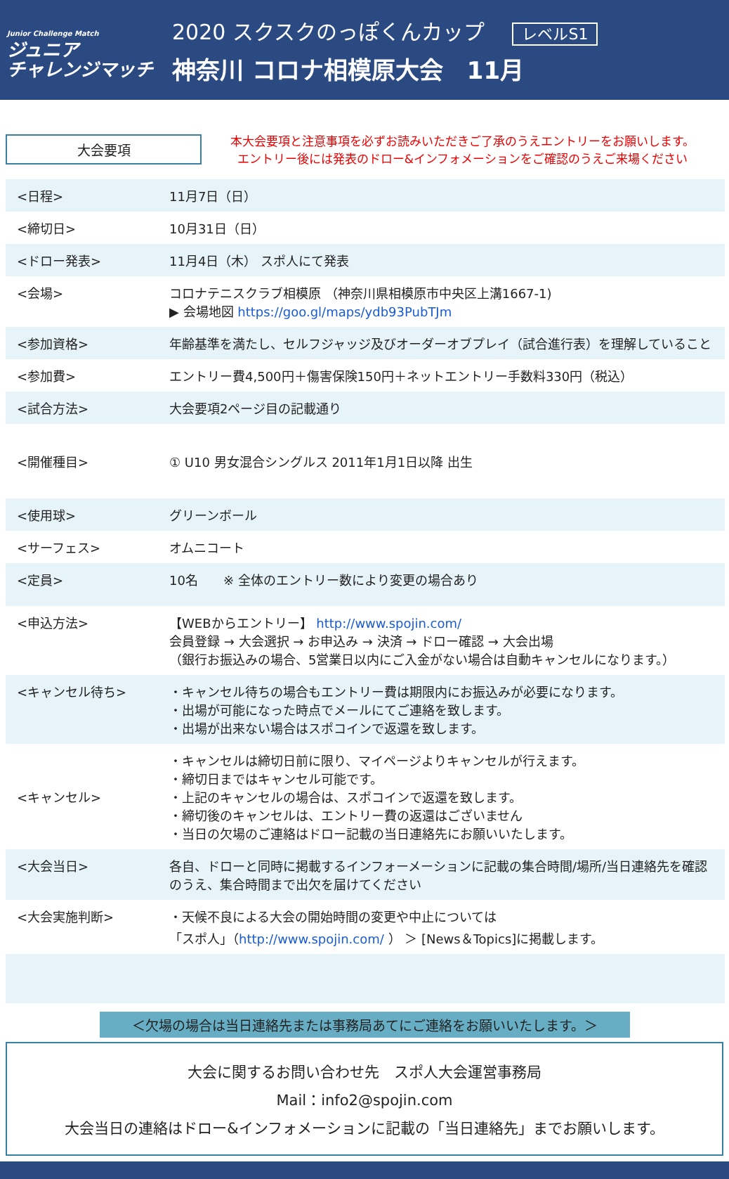Junior Challenge Match
ジュニア
チャレンジマッチ
2020 スクスクのっぽくんカップ レベルS1
神奈川 コロナ相模原大会　11月
大会要項
本大会要項と注意事項を必ずお読みいただきご了承のうえエントリーをお願いします。
エントリー後には発表のドロー&インフォメーションをご確認のうえご来場ください
| <日程> | 11月7日（日） |
| <締切日> | 10月31日（日） |
| <ドロー発表> | 11月4日（木） スポ人にて発表 |
| <会場> | コロナテニスクラブ相模原 （神奈川県相模原市中央区上溝1667-1) ▶ 会場地図 https://goo.gl/maps/ydb93PubTJm |
| <参加資格> | 年齢基準を満たし、セルフジャッジ及びオーダーオブプレイ（試合進行表）を理解していること |
| <参加費> | エントリー費4,500円＋傷害保険150円＋ネットエントリー手数料330円（税込） |
| <試合方法> | 大会要項2ページ目の記載通り |
| <開催種目> | ① U10 男女混合シングルス 2011年1月1日以降 出生 |
| <使用球> | グリーンボール |
| <サーフェス> | オムニコート |
| <定員> | 10名 ※ 全体のエントリー数により変更の場合あり |
| <申込方法> | 【WEBからエントリー】 http://www.spojin.com/ 会員登録 → 大会選択 → お申込み → 決済 → ドロー確認 → 大会出場 （銀行お振込みの場合、5営業日以内にご入金がない場合は自動キャンセルになります。） |
| <キャンセル待ち> | ・キャンセル待ちの場合もエントリー費は期限内にお振込みが必要になります。 ・出場が可能になった時点でメールにてご連絡を致します。 ・出場が出来ない場合はスポコインで返還を致します。 |
| <キャンセル> | ・キャンセルは締切日前に限り、マイページよりキャンセルが行えます。 ・締切日まではキャンセル可能です。 ・上記のキャンセルの場合は、スポコインで返還を致します。 ・締切後のキャンセルは、エントリー費の返還はございません ・当日の欠場のご連絡はドロー記載の当日連絡先にお願いいたします。 |
| <大会当日> | 各自、ドローと同時に掲載するインフォーメーションに記載の集合時間/場所/当日連絡先を確認のうえ、集合時間まで出欠を届けてください |
| <大会実施判断> | ・天候不良による大会の開始時間の変更や中止については 「スポ人」（ http://www.spojin.com/ ） ＞ [News＆Topics]に掲載します。 |
＜欠場の場合は当日連絡先または事務局あてにご連絡をお願いいたします。＞
大会に関するお問い合わせ先　スポ人大会運営事務局
Mail：info2@spojin.com
大会当日の連絡はドロー&インフォメーションに記載の「当日連絡先」までお願いします。